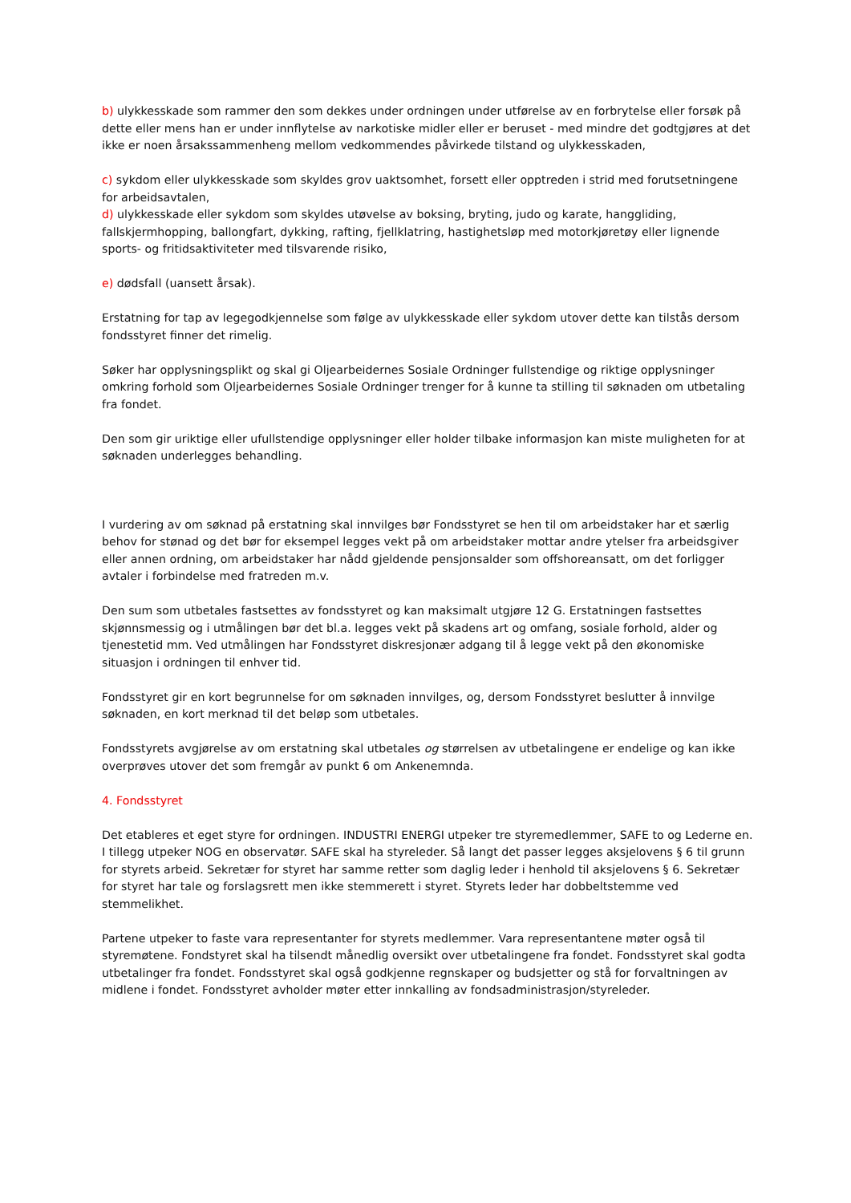b) ulykkesskade som rammer den som dekkes under ordningen under utførelse av en forbrytelse eller forsøk på dette eller mens han er under innflytelse av narkotiske midler eller er beruset - med mindre det godtgjøres at det ikke er noen årsakssammenheng mellom vedkommendes påvirkede tilstand og ulykkesskaden,
c) sykdom eller ulykkesskade som skyldes grov uaktsomhet, forsett eller opptreden i strid med forutsetningene for arbeidsavtalen,
d) ulykkesskade eller sykdom som skyldes utøvelse av boksing, bryting, judo og karate, hanggliding, fallskjermhopping, ballongfart, dykking, rafting, fjellklatring, hastighetsløp med motorkjøretøy eller lignende sports- og fritidsaktiviteter med tilsvarende risiko,
e) dødsfall (uansett årsak).
Erstatning for tap av legegodkjennelse som følge av ulykkesskade eller sykdom utover dette kan tilstås dersom fondsstyret finner det rimelig.
Søker har opplysningsplikt og skal gi Oljearbeidernes Sosiale Ordninger fullstendige og riktige opplysninger omkring forhold som Oljearbeidernes Sosiale Ordninger trenger for å kunne ta stilling til søknaden om utbetaling fra fondet.
Den som gir uriktige eller ufullstendige opplysninger eller holder tilbake informasjon kan miste muligheten for at søknaden underlegges behandling.
I vurdering av om søknad på erstatning skal innvilges bør Fondsstyret se hen til om arbeidstaker har et særlig behov for stønad og det bør for eksempel legges vekt på om arbeidstaker mottar andre ytelser fra arbeidsgiver eller annen ordning, om arbeidstaker har nådd gjeldende pensjonsalder som offshoreansatt, om det forligger avtaler i forbindelse med fratreden m.v.
Den sum som utbetales fastsettes av fondsstyret og kan maksimalt utgjøre 12 G. Erstatningen fastsettes skjønnsmessig og i utmålingen bør det bl.a. legges vekt på skadens art og omfang, sosiale forhold, alder og tjenestetid mm. Ved utmålingen har Fondsstyret diskresjonær adgang til å legge vekt på den økonomiske situasjon i ordningen til enhver tid.
Fondsstyret gir en kort begrunnelse for om søknaden innvilges, og, dersom Fondsstyret beslutter å innvilge søknaden, en kort merknad til det beløp som utbetales.
Fondsstyrets avgjørelse av om erstatning skal utbetales og størrelsen av utbetalingene er endelige og kan ikke overprøves utover det som fremgår av punkt 6 om Ankenemnda.
4. Fondsstyret
Det etableres et eget styre for ordningen. INDUSTRI ENERGI utpeker tre styremedlemmer, SAFE to og Lederne en. I tillegg utpeker NOG en observatør. SAFE skal ha styreleder. Så langt det passer legges aksjelovens § 6 til grunn for styrets arbeid. Sekretær for styret har samme retter som daglig leder i henhold til aksjelovens § 6. Sekretær for styret har tale og forslagsrett men ikke stemmerett i styret. Styrets leder har dobbeltstemme ved stemmelikhet.
Partene utpeker to faste vara representanter for styrets medlemmer. Vara representantene møter også til styremøtene. Fondstyret skal ha tilsendt månedlig oversikt over utbetalingene fra fondet. Fondsstyret skal godta utbetalinger fra fondet. Fondsstyret skal også godkjenne regnskaper og budsjetter og stå for forvaltningen av midlene i fondet. Fondsstyret avholder møter etter innkalling av fondsadministrasjon/styreleder.